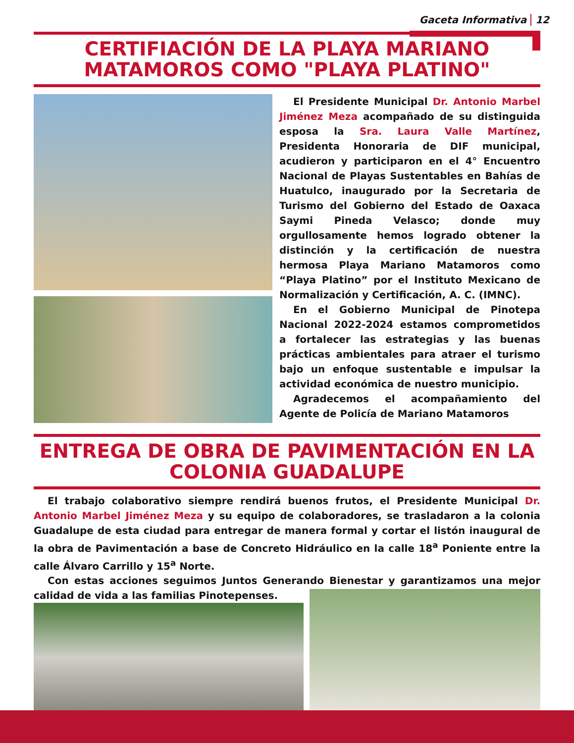Gaceta Informativa 12
CERTIFIACIÓN DE LA PLAYA MARIANO MATAMOROS COMO "PLAYA PLATINO"
El Presidente Municipal Dr. Antonio Marbel Jiménez Meza acompañado de su distinguida esposa la Sra. Laura Valle Martínez, Presidenta Honoraria de DIF municipal, acudieron y participaron en el 4° Encuentro Nacional de Playas Sustentables en Bahías de Huatulco, inaugurado por la Secretaria de Turismo del Gobierno del Estado de Oaxaca Saymi Pineda Velasco; donde muy orgullosamente hemos logrado obtener la distinción y la certificación de nuestra hermosa Playa Mariano Matamoros como “Playa Platino” por el Instituto Mexicano de Normalización y Certificación, A. C. (IMNC).
En el Gobierno Municipal de Pinotepa Nacional 2022-2024 estamos comprometidos a fortalecer las estrategias y las buenas prácticas ambientales para atraer el turismo bajo un enfoque sustentable e impulsar la actividad económica de nuestro municipio.
Agradecemos el acompañamiento del Agente de Policía de Mariano Matamoros
ENTREGA DE OBRA DE PAVIMENTACIÓN EN LA COLONIA GUADALUPE
El trabajo colaborativo siempre rendirá buenos frutos, el Presidente Municipal Dr. Antonio Marbel Jiménez Meza y su equipo de colaboradores, se trasladaron a la colonia Guadalupe de esta ciudad para entregar de manera formal y cortar el listón inaugural de la obra de Pavimentación a base de Concreto Hidráulico en la calle 18<sup>a</sup> Poniente entre la calle Álvaro Carrillo y 15<sup>a</sup> Norte.
Con estas acciones seguimos Juntos Generando Bienestar y garantizamos una mejor calidad de vida a las familias Pinotepenses.